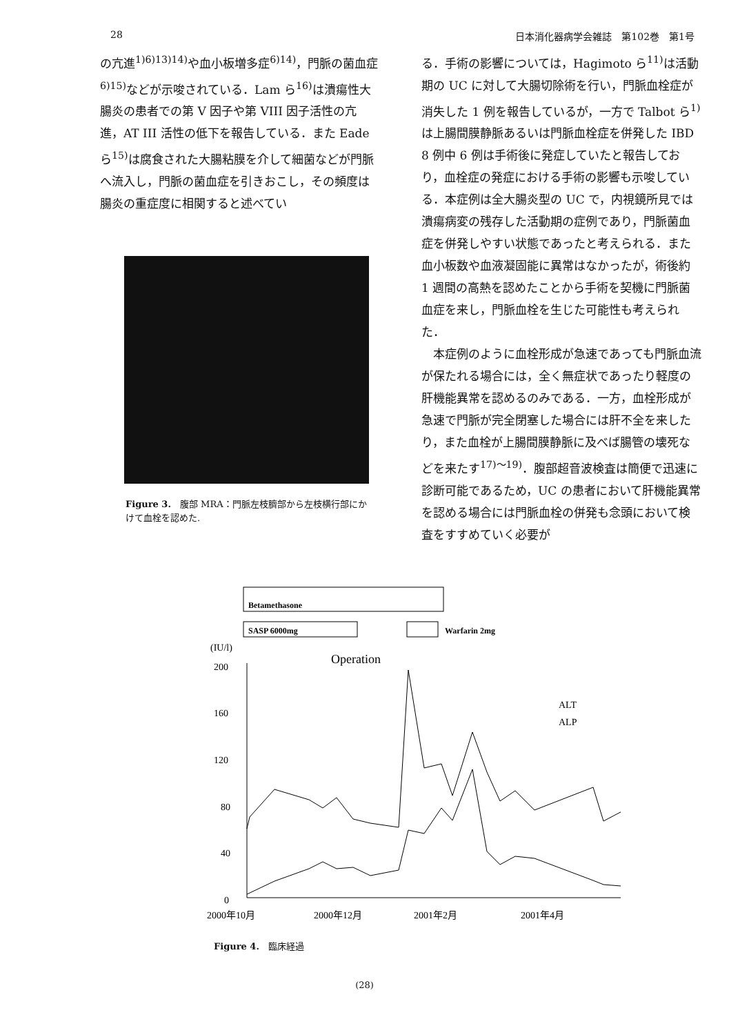28 日本消化器病学会雑誌　第102巻　第1号
の亢進<sup>1)6)13)14)</sup>や血小板増多症<sup>6)14)</sup>，門脈の菌血症<sup>6)15)</sup>などが示唆されている．Lam ら<sup>16)</sup>は潰瘍性大腸炎の患者での第 V 因子や第 VIII 因子活性の亢進，AT III 活性の低下を報告している．また Eade ら<sup>15)</sup>は腐食された大腸粘膜を介して細菌などが門脈へ流入し，門脈の菌血症を引きおこし，その頻度は腸炎の重症度に相関すると述べてい
Figure 3.　腹部 MRA：門脈左枝臍部から左枝横行部にかけて血栓を認めた.
る．手術の影響については，Hagimoto ら<sup>11)</sup>は活動期の UC に対して大腸切除術を行い，門脈血栓症が消失した 1 例を報告しているが，一方で Talbot ら<sup>1)</sup>は上腸間膜静脈あるいは門脈血栓症を併発した IBD 8 例中 6 例は手術後に発症していたと報告しており，血栓症の発症における手術の影響も示唆している．本症例は全大腸炎型の UC で，内視鏡所見では潰瘍病変の残存した活動期の症例であり，門脈菌血症を併発しやすい状態であったと考えられる．また血小板数や血液凝固能に異常はなかったが，術後約 1 週間の高熱を認めたことから手術を契機に門脈菌血症を来し，門脈血栓を生じた可能性も考えられた．
本症例のように血栓形成が急速であっても門脈血流が保たれる場合には，全く無症状であったり軽度の肝機能異常を認めるのみである．一方，血栓形成が急速で門脈が完全閉塞した場合には肝不全を来したり，また血栓が上腸間膜静脈に及べば腸管の壊死などを来たす<sup>17)〜19)</sup>．腹部超音波検査は簡便で迅速に診断可能であるため，UC の患者において肝機能異常を認める場合には門脈血栓の併発も念頭において検査をすすめていく必要が
Betamethasone
SASP 6000mg
Warfarin 2mg
(IU/l)
Operation
200
160
120
80
40
0
ALT
ALP
2000年10月
2000年12月
2001年2月
2001年4月
Figure 4.　臨床経過
(28)